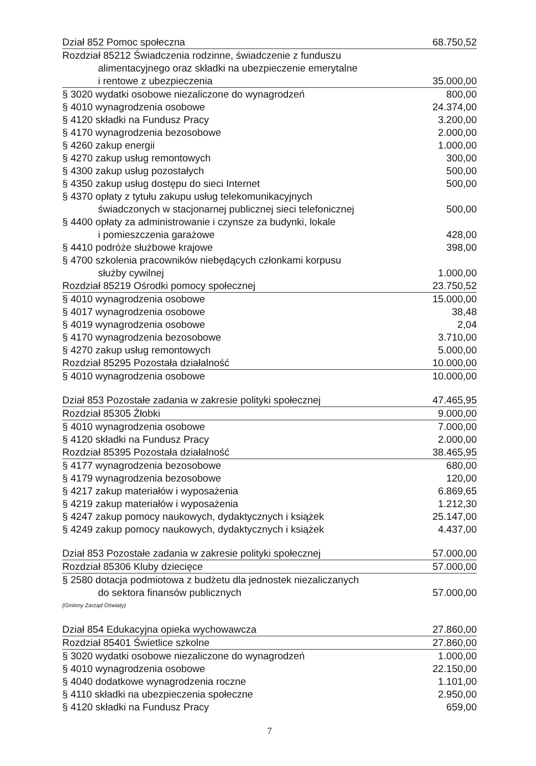| Dział 852 Pomoc społeczna | 68.750,52 |
| Rozdział 85212 Świadczenia rodzinne, świadczenie z funduszu alimentacyjnego oraz składki na ubezpieczenie emerytalne | |
| i rentowe z ubezpieczenia | 35.000,00 |
| § 3020 wydatki osobowe niezaliczone do wynagrodzeń | 800,00 |
| § 4010 wynagrodzenia osobowe | 24.374,00 |
| § 4120 składki na Fundusz Pracy | 3.200,00 |
| § 4170 wynagrodzenia bezosobowe | 2.000,00 |
| § 4260 zakup energii | 1.000,00 |
| § 4270 zakup usług remontowych | 300,00 |
| § 4300 zakup usług pozostałych | 500,00 |
| § 4350 zakup usług dostępu do sieci Internet | 500,00 |
| § 4370 opłaty z tytułu zakupu usług telekomunikacyjnych świadczonych w stacjonarnej publicznej sieci telefonicznej | 500,00 |
| § 4400 opłaty za administrowanie i czynsze za budynki, lokale i pomieszczenia garażowe | 428,00 |
| § 4410 podróże służbowe krajowe | 398,00 |
| § 4700 szkolenia pracowników niebędących członkami korpusu służby cywilnej | 1.000,00 |
| Rozdział 85219 Ośrodki pomocy społecznej | 23.750,52 |
| § 4010 wynagrodzenia osobowe | 15.000,00 |
| § 4017 wynagrodzenia osobowe | 38,48 |
| § 4019 wynagrodzenia osobowe | 2,04 |
| § 4170 wynagrodzenia bezosobowe | 3.710,00 |
| § 4270 zakup usług remontowych | 5.000,00 |
| Rozdział 85295 Pozostała działalność | 10.000,00 |
| § 4010 wynagrodzenia osobowe | 10.000,00 |
| Dział 853 Pozostałe zadania w zakresie polityki społecznej | 47.465,95 |
| Rozdział 85305 Żłobki | 9.000,00 |
| § 4010 wynagrodzenia osobowe | 7.000,00 |
| § 4120 składki na Fundusz Pracy | 2.000,00 |
| Rozdział 85395 Pozostała działalność | 38.465,95 |
| § 4177 wynagrodzenia bezosobowe | 680,00 |
| § 4179 wynagrodzenia bezosobowe | 120,00 |
| § 4217 zakup materiałów i wyposażenia | 6.869,65 |
| § 4219 zakup materiałów i wyposażenia | 1.212,30 |
| § 4247 zakup pomocy naukowych, dydaktycznych i książek | 25.147,00 |
| § 4249 zakup pomocy naukowych, dydaktycznych i książek | 4.437,00 |
| Dział 853 Pozostałe zadania w zakresie polityki społecznej | 57.000,00 |
| Rozdział 85306 Kluby dziecięce | 57.000,00 |
| § 2580 dotacja podmiotowa z budżetu dla jednostek niezaliczanych do sektora finansów publicznych | 57.000,00 |
| (Gminny Zarząd Oświaty) | |
| Dział 854 Edukacyjna opieka wychowawcza | 27.860,00 |
| Rozdział 85401 Świetlice szkolne | 27.860,00 |
| § 3020 wydatki osobowe niezaliczone do wynagrodzeń | 1.000,00 |
| § 4010 wynagrodzenia osobowe | 22.150,00 |
| § 4040 dodatkowe wynagrodzenia roczne | 1.101,00 |
| § 4110 składki na ubezpieczenia społeczne | 2.950,00 |
| § 4120 składki na Fundusz Pracy | 659,00 |
7